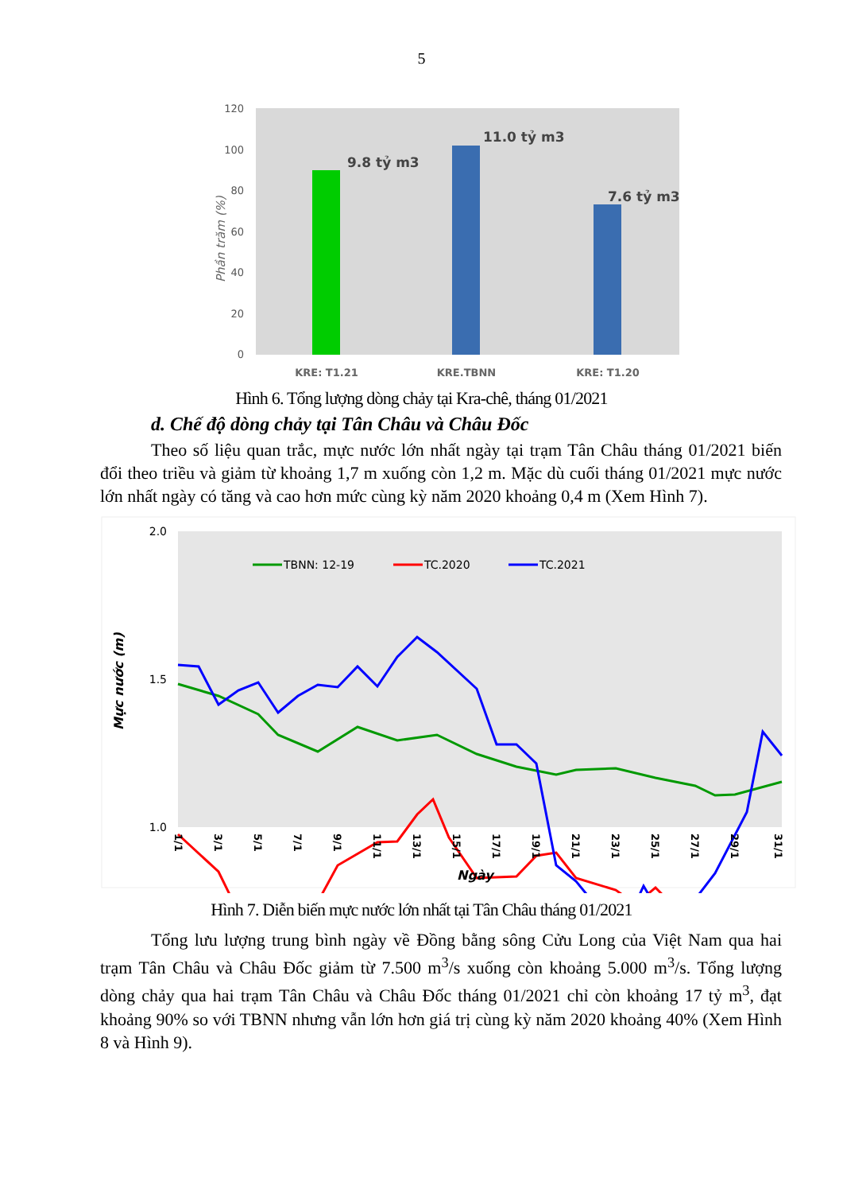5
Phần trăm (%)
120
100
80
60
40
20
0
9.8 tỷ m3
11.0 tỷ m3
7.6 tỷ m3
KRE: T1.21
KRE.TBNN
KRE: T1.20
Hình 6. Tổng lượng dòng chảy tại Kra-chê, tháng 01/2021
d. Chế độ dòng chảy tại Tân Châu và Châu Đốc
Theo số liệu quan trắc, mực nước lớn nhất ngày tại trạm Tân Châu tháng 01/2021 biến đổi theo triều và giảm từ khoảng 1,7 m xuống còn 1,2 m. Mặc dù cuối tháng 01/2021 mực nước lớn nhất ngày có tăng và cao hơn mức cùng kỳ năm 2020 khoảng 0,4 m (Xem Hình 7).
Mực nước (m)
2.0
1.5
1.0
TBNN: 12-19
TC.2020
TC.2021
1/1
3/1
5/1
7/1
9/1
11/1
13/1
15/1
17/1
19/1
21/1
23/1
25/1
27/1
29/1
31/1
Ngày
Hình 7. Diễn biến mực nước lớn nhất tại Tân Châu tháng 01/2021
Tổng lưu lượng trung bình ngày về Đồng bằng sông Cửu Long của Việt Nam qua hai trạm Tân Châu và Châu Đốc giảm từ 7.500 m<sup>3</sup>/s xuống còn khoảng 5.000 m<sup>3</sup>/s. Tổng lượng dòng chảy qua hai trạm Tân Châu và Châu Đốc tháng 01/2021 chỉ còn khoảng 17 tỷ m<sup>3</sup>, đạt khoảng 90% so với TBNN nhưng vẫn lớn hơn giá trị cùng kỳ năm 2020 khoảng 40% (Xem Hình 8 và Hình 9).